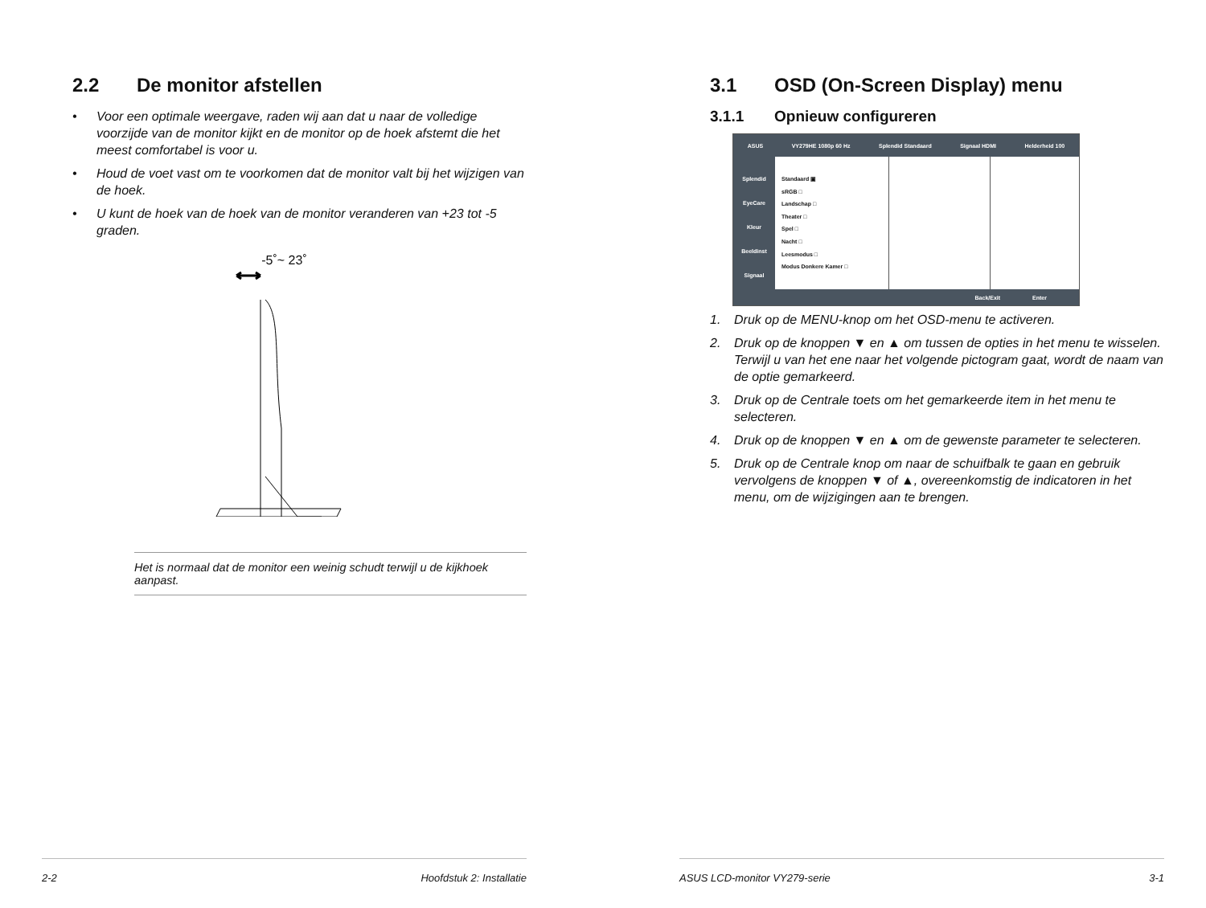2.2 De monitor afstellen
• Voor een optimale weergave, raden wij aan dat u naar de volledige voorzijde van de monitor kijkt en de monitor op de hoek afstemt die het meest comfortabel is voor u.
• Houd de voet vast om te voorkomen dat de monitor valt bij het wijzigen van de hoek.
• U kunt de hoek van de hoek van de monitor veranderen van +23 tot -5 graden.
-5˚~ 23˚
Het is normaal dat de monitor een weinig schudt terwijl u de kijkhoek aanpast.
2-2 Hoofdstuk 2: Installatie
3.1 OSD (On-Screen Display) menu
3.1.1 Opnieuw configureren
ASUS VY279HE 1080p 60 Hz Splendid Standaard Signaal HDMI Helderheid 100
Splendid
EyeCare
Kleur
Beeldinst
Signaal
Standaard ▣
sRGB □
Landschap □
Theater □
Spel □
Nacht □
Leesmodus □
Modus Donkere Kamer □
Back/Exit Enter
1. Druk op de MENU-knop om het OSD-menu te activeren.
2. Druk op de knoppen ▼ en ▲ om tussen de opties in het menu te wisselen. Terwijl u van het ene naar het volgende pictogram gaat, wordt de naam van de optie gemarkeerd.
3. Druk op de Centrale toets om het gemarkeerde item in het menu te selecteren.
4. Druk op de knoppen ▼ en ▲ om de gewenste parameter te selecteren.
5. Druk op de Centrale knop om naar de schuifbalk te gaan en gebruik vervolgens de knoppen ▼ of ▲, overeenkomstig de indicatoren in het menu, om de wijzigingen aan te brengen.
ASUS LCD-monitor VY279-serie 3-1